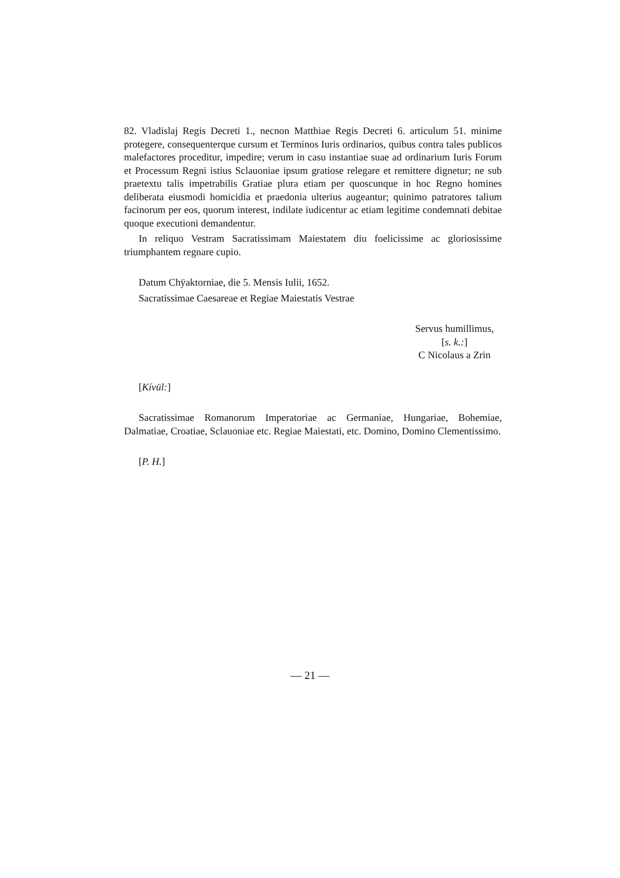82. Vladislaj Regis Decreti 1., necnon Matthiae Regis Decreti 6. articulum 51. minime protegere, consequenterque cursum et Terminos Iuris ordinarios, quibus contra tales publicos malefactores proceditur, impedire; verum in casu instantiae suae ad ordinarium Iuris Forum et Processum Regni istius Sclauoniae ipsum gratiose relegare et remittere dignetur; ne sub praetextu talis impetrabilis Gratiae plura etiam per quoscunque in hoc Regno homines deliberata eiusmodi homicidia et praedonia ulterius augeantur; quinimo patratores talium facinorum per eos, quorum interest, indilate iudicentur ac etiam legitime condemnati debitae quoque executioni demandentur.
In reliquo Vestram Sacratissimam Maiestatem diu foelicissime ac gloriosissime triumphantem regnare cupio.
Datum Chÿaktorniae, die 5. Mensis Iulii, 1652.
Sacratissimae Caesareae et Regiae Maiestatis Vestrae
Servus humillimus,
[s. k.:]
C Nicolaus a Zrin
[Kívül:]
Sacratissimae Romanorum Imperatoriae ac Germaniae, Hungariae, Bohemiae, Dalmatiae, Croatiae, Sclauoniae etc. Regiae Maiestati, etc. Domino, Domino Clementissimo.
[P. H.]
— 21 —